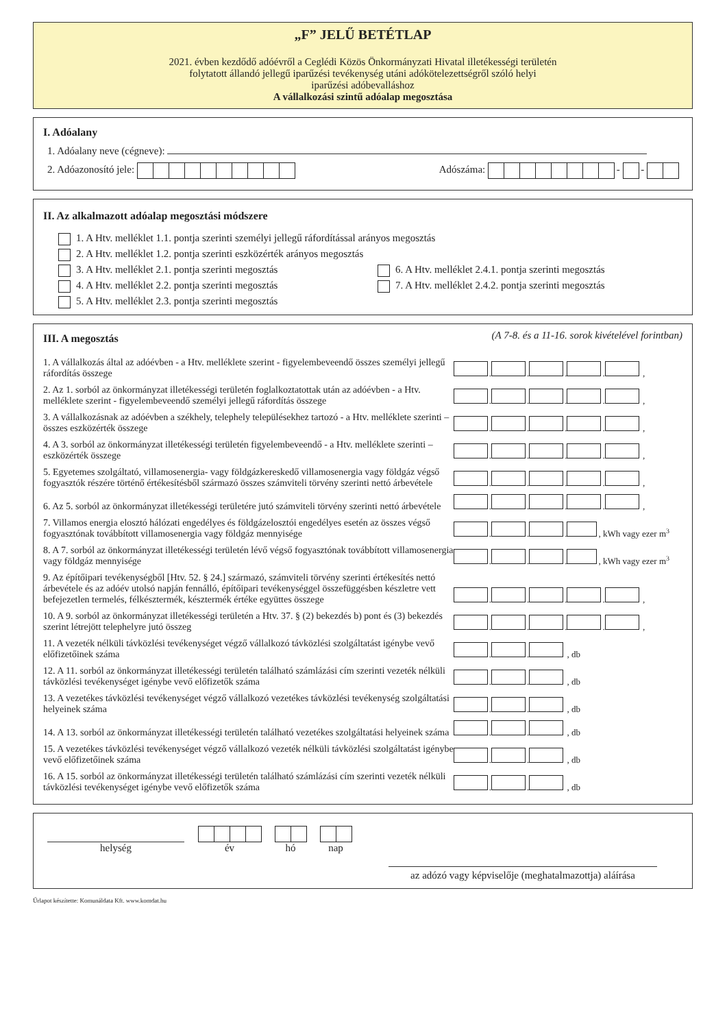„F” JELŰ BETÉTLAP
2021. évben kezdődő adóévről a Ceglédi Közös Önkormányzati Hivatal illetékességi területén
folytatott állandó jellegű iparűzési tevékenység utáni adókötelezettségről szóló helyi
iparűzési adóbevalláshoz
A vállalkozási szintű adóalap megosztása
I. Adóalany
1. Adóalany neve (cégneve):
2. Adóazonosító jele: Adószáma: - -
II. Az alkalmazott adóalap megosztási módszere
1. A Htv. melléklet 1.1. pontja szerinti személyi jellegű ráfordítással arányos megosztás
2. A Htv. melléklet 1.2. pontja szerinti eszközérték arányos megosztás
3. A Htv. melléklet 2.1. pontja szerinti megosztás 6. A Htv. melléklet 2.4.1. pontja szerinti megosztás
4. A Htv. melléklet 2.2. pontja szerinti megosztás 7. A Htv. melléklet 2.4.2. pontja szerinti megosztás
5. A Htv. melléklet 2.3. pontja szerinti megosztás
III. A megosztás
(A 7-8. és a 11-16. sorok kivételével forintban)
1. A vállalkozás által az adóévben - a Htv. melléklete szerint - figyelembeveendő összes személyi jellegű ráfordítás összege
. . . . ,
2. Az 1. sorból az önkormányzat illetékességi területén foglalkoztatottak után az adóévben - a Htv. melléklete szerint - figyelembeveendő személyi jellegű ráfordítás összege
. . . . ,
3. A vállalkozásnak az adóévben a székhely, telephely településekhez tartozó - a Htv. melléklete szerinti – összes eszközérték összege
. . . . ,
4. A 3. sorból az önkormányzat illetékességi területén figyelembeveendő - a Htv. melléklete szerinti – eszközérték összege
. . . . ,
5. Egyetemes szolgáltató, villamosenergia- vagy földgázkereskedő villamosenergia vagy földgáz végső fogyasztók részére történő értékesítésből származó összes számviteli törvény szerinti nettó árbevétele
. . . . ,
6. Az 5. sorból az önkormányzat illetékességi területére jutó számviteli törvény szerinti nettó árbevétele
. . . . ,
7. Villamos energia elosztó hálózati engedélyes és földgázelosztói engedélyes esetén az összes végső fogyasztónak továbbított villamosenergia vagy földgáz mennyisége
. . . , kWh vagy ezer m<sup>3</sup>
8. A 7. sorból az önkormányzat illetékességi területén lévő végső fogyasztónak továbbított villamosenergia vagy földgáz mennyisége
. . . , kWh vagy ezer m<sup>3</sup>
9. Az építőipari tevékenységből [Htv. 52. § 24.] származó, számviteli törvény szerinti értékesítés nettó árbevétele és az adóév utolsó napján fennálló, építőipari tevékenységgel összefüggésben készletre vett befejezetlen termelés, félkésztermék, késztermék értéke együttes összege
. . . . ,
10. A 9. sorból az önkormányzat illetékességi területén a Htv. 37. § (2) bekezdés b) pont és (3) bekezdés szerint létrejött telephelyre jutó összeg
. . . . ,
11. A vezeték nélküli távközlési tevékenységet végző vállalkozó távközlési szolgáltatást igénybe vevő előfizetőinek száma
. . , db
12. A 11. sorból az önkormányzat illetékességi területén található számlázási cím szerinti vezeték nélküli távközlési tevékenységet igénybe vevő előfizetők száma
. . , db
13. A vezetékes távközlési tevékenységet végző vállalkozó vezetékes távközlési tevékenység szolgáltatási helyeinek száma
. . , db
14. A 13. sorból az önkormányzat illetékességi területén található vezetékes szolgáltatási helyeinek száma
. . , db
15. A vezetékes távközlési tevékenységet végző vállalkozó vezeték nélküli távközlési szolgáltatást igénybe vevő előfizetőinek száma
. . , db
16. A 15. sorból az önkormányzat illetékességi területén található számlázási cím szerinti vezeték nélküli távközlési tevékenységet igénybe vevő előfizetők száma
. . , db
helység
év
hó
nap
az adózó vagy képviselője (meghatalmazottja) aláírása
Űrlapot készítette: Komunáldata Kft. www.komdat.hu